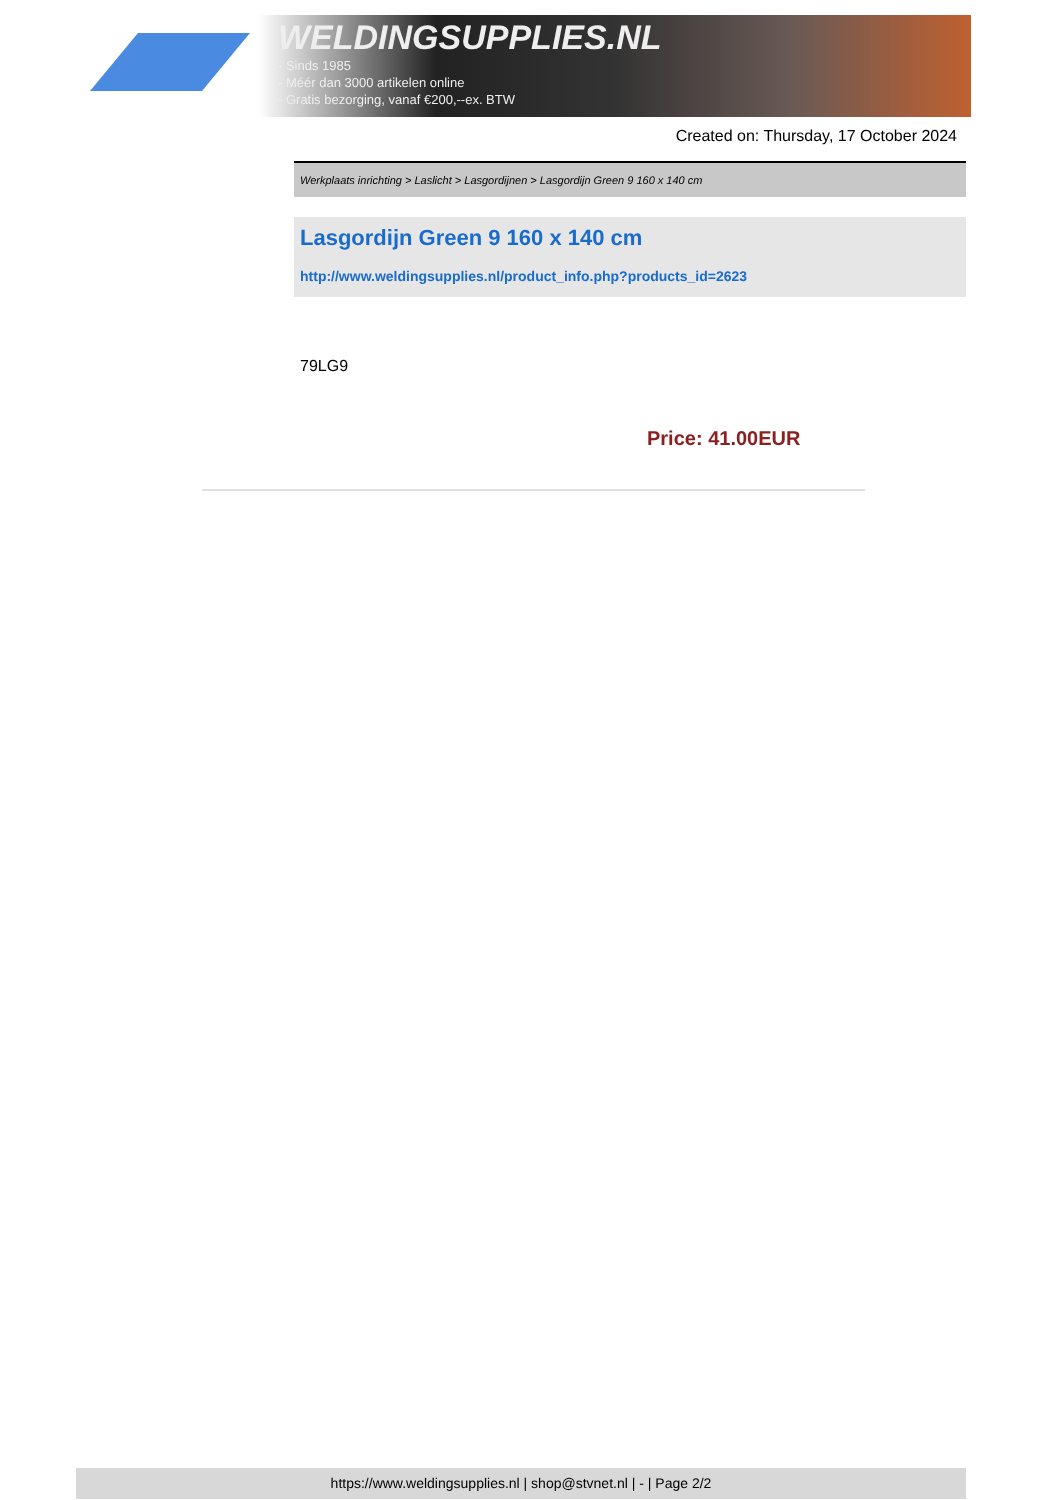WELDINGSUPPLIES.NL
- Sinds 1985
- Méér dan 3000 artikelen online
- Gratis bezorging, vanaf €200,--ex. BTW
Created on: Thursday, 17 October 2024
Werkplaats inrichting > Laslicht > Lasgordijnen > Lasgordijn Green 9 160 x 140 cm
Lasgordijn Green 9 160 x 140 cm
http://www.weldingsupplies.nl/product_info.php?products_id=2623
79LG9
Price: 41.00EUR
https://www.weldingsupplies.nl | shop@stvnet.nl | - | Page 2/2